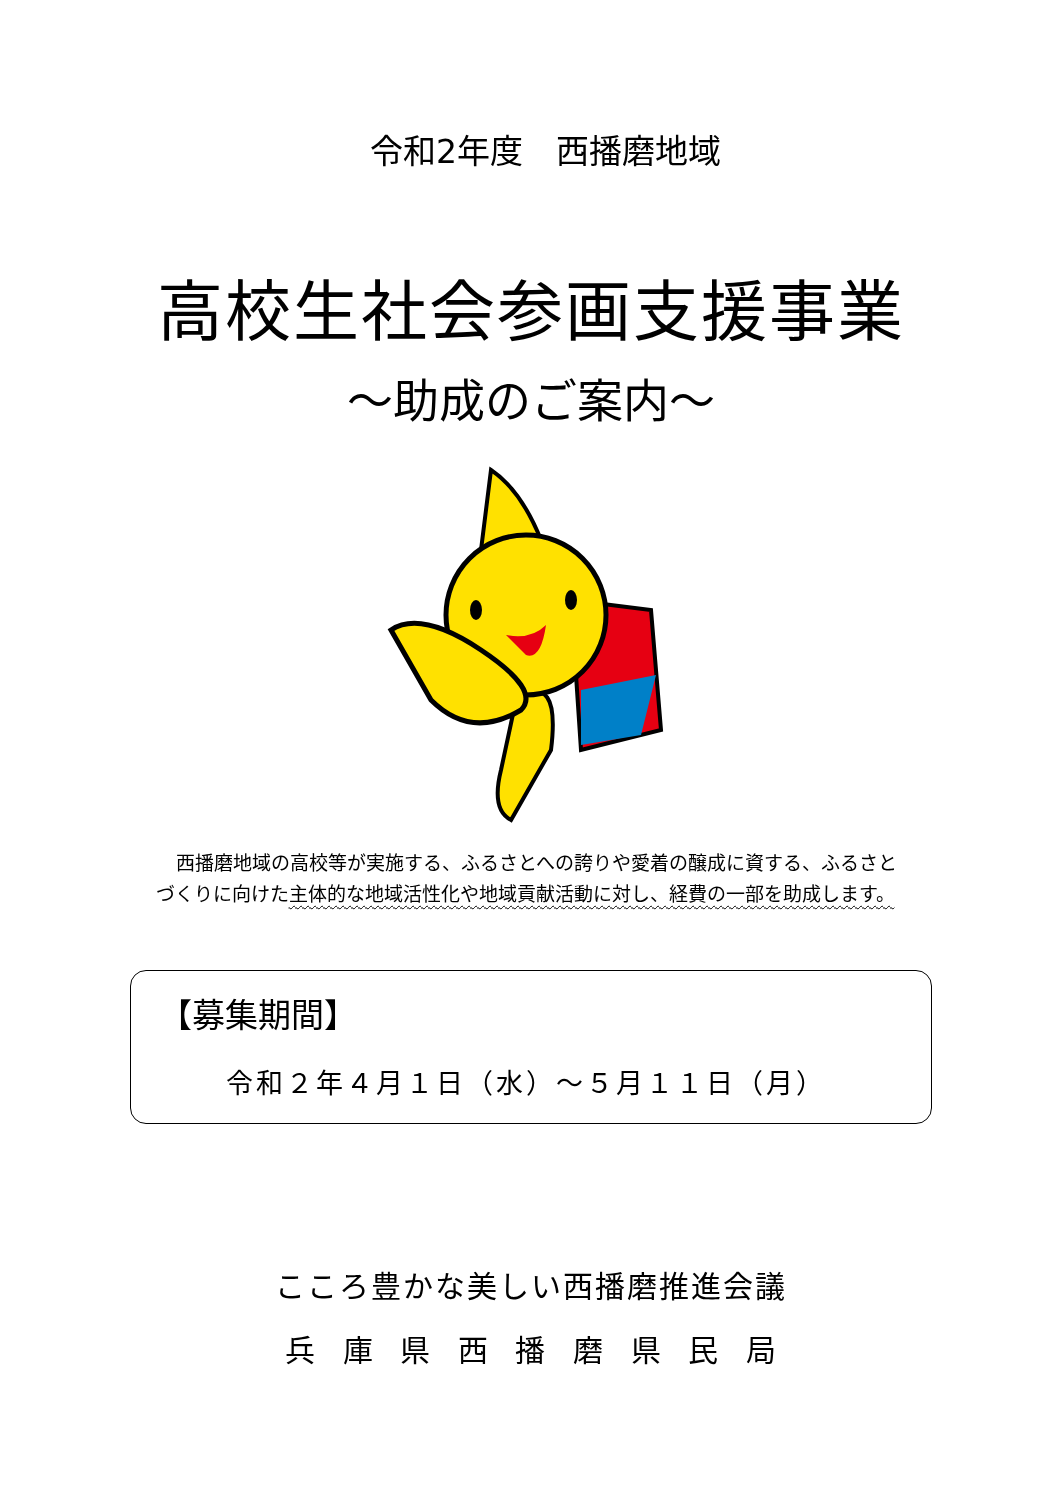令和2年度　西播磨地域
高校生社会参画支援事業
～助成のご案内～
西播磨地域の高校等が実施する、ふるさとへの誇りや愛着の醸成に資する、ふるさとづくりに向けた主体的な地域活性化や地域貢献活動に対し、経費の一部を助成します。
【募集期間】
令和２年４月１日（水）～５月１１日（月）
こころ豊かな美しい西播磨推進会議
兵 庫 県 西 播 磨 県 民 局